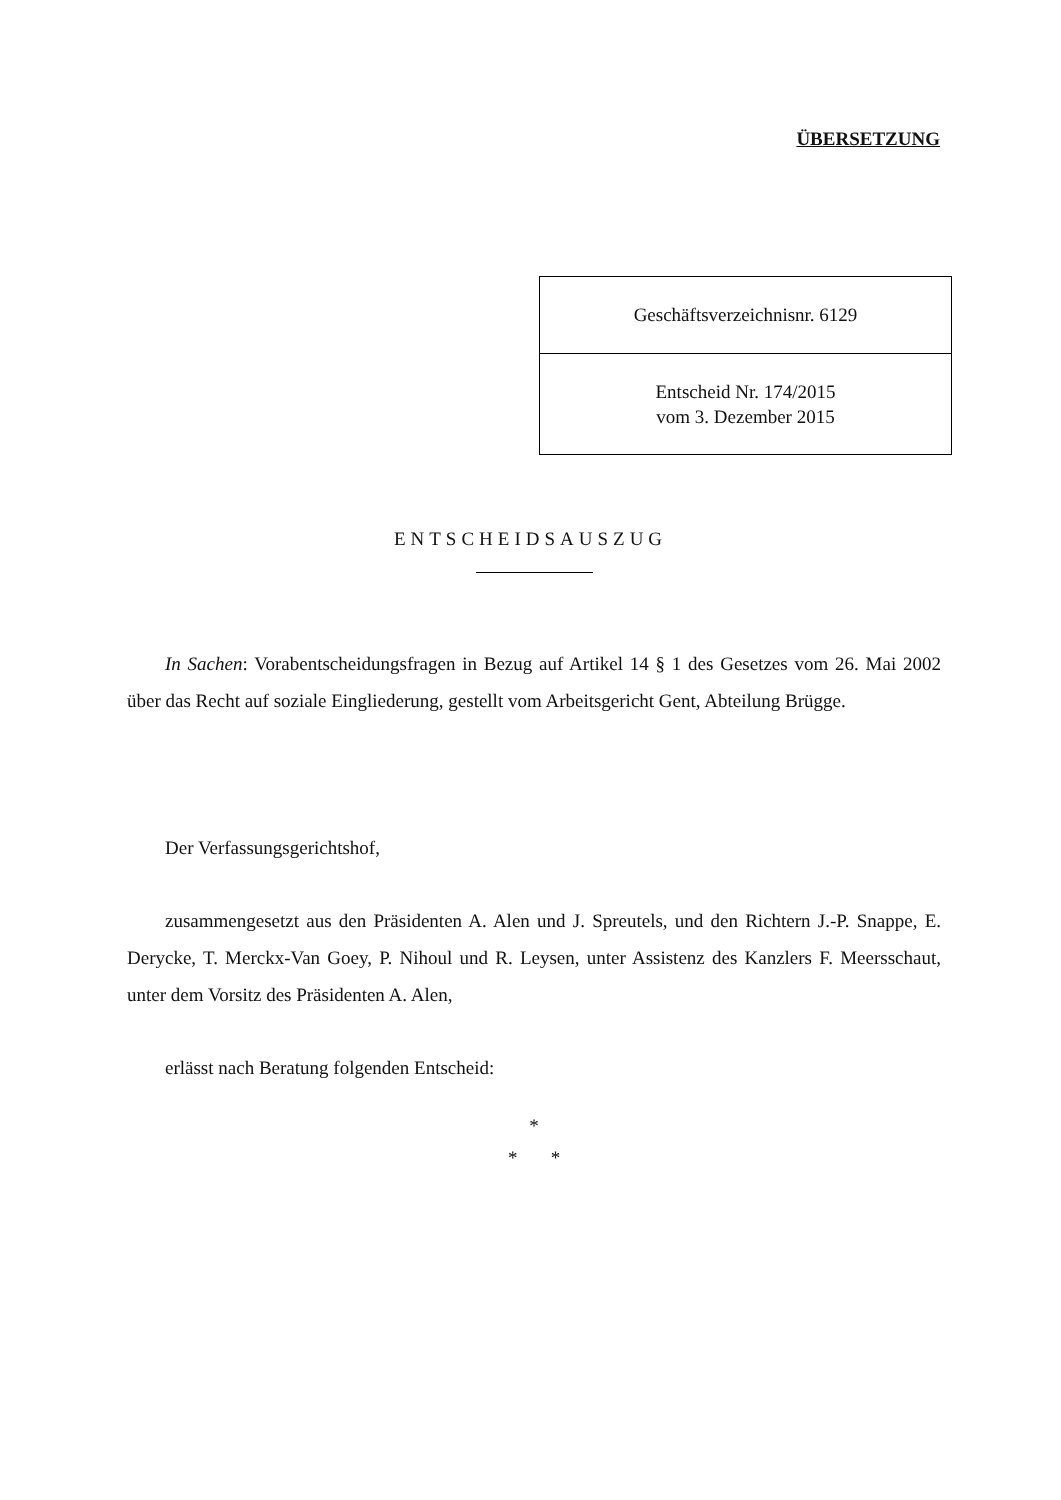ÜBERSETZUNG
| Geschäftsverzeichnisnr. 6129 |
| Entscheid Nr. 174/2015 vom 3. Dezember 2015 |
ENTSCHEIDSAUSZUG
In Sachen: Vorabentscheidungsfragen in Bezug auf Artikel 14 § 1 des Gesetzes vom 26. Mai 2002 über das Recht auf soziale Eingliederung, gestellt vom Arbeitsgericht Gent, Abteilung Brügge.
Der Verfassungsgerichtshof,
zusammengesetzt aus den Präsidenten A. Alen und J. Spreutels, und den Richtern J.-P. Snappe, E. Derycke, T. Merckx-Van Goey, P. Nihoul und R. Leysen, unter Assistenz des Kanzlers F. Meersschaut, unter dem Vorsitz des Präsidenten A. Alen,
erlässt nach Beratung folgenden Entscheid:
*
* *